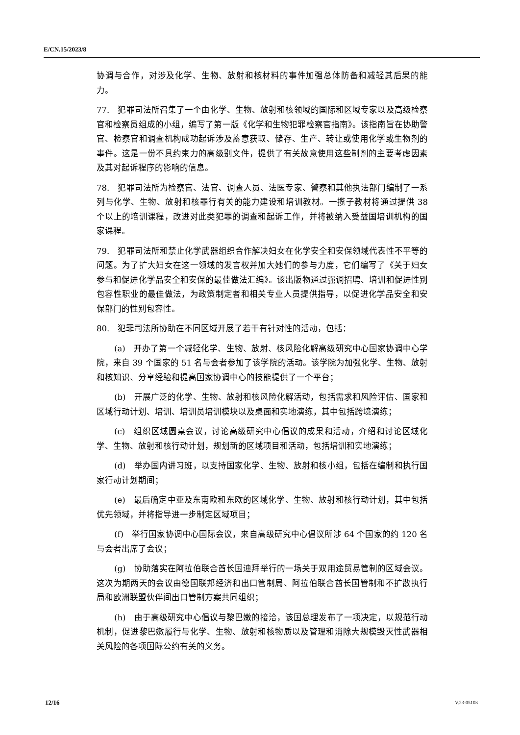E/CN.15/2023/8
协调与合作，对涉及化学、生物、放射和核材料的事件加强总体防备和减轻其后果的能力。
77.　犯罪司法所召集了一个由化学、生物、放射和核领域的国际和区域专家以及高级检察官和检察员组成的小组，编写了第一版《化学和生物犯罪检察官指南》。该指南旨在协助警官、检察官和调查机构成功起诉涉及蓄意获取、储存、生产、转让或使用化学或生物剂的事件。这是一份不具约束力的高级别文件，提供了有关故意使用这些制剂的主要考虑因素及其对起诉程序的影响的信息。
78.　犯罪司法所为检察官、法官、调查人员、法医专家、警察和其他执法部门编制了一系列与化学、生物、放射和核罪行有关的能力建设和培训教材。一揽子教材将通过提供 38 个以上的培训课程，改进对此类犯罪的调查和起诉工作，并将被纳入受益国培训机构的国家课程。
79.　犯罪司法所和禁止化学武器组织合作解决妇女在化学安全和安保领域代表性不平等的问题。为了扩大妇女在这一领域的发言权并加大她们的参与力度，它们编写了《关于妇女参与和促进化学品安全和安保的最佳做法汇编》。该出版物通过强调招聘、培训和促进性别包容性职业的最佳做法，为政策制定者和相关专业人员提供指导，以促进化学品安全和安保部门的性别包容性。
80.　犯罪司法所协助在不同区域开展了若干有针对性的活动，包括：
(a)　开办了第一个减轻化学、生物、放射、核风险化解高级研究中心国家协调中心学院，来自 39 个国家的 51 名与会者参加了该学院的活动。该学院为加强化学、生物、放射和核知识、分享经验和提高国家协调中心的技能提供了一个平台；
(b)　开展广泛的化学、生物、放射和核风险化解活动，包括需求和风险评估、国家和区域行动计划、培训、培训员培训模块以及桌面和实地演练，其中包括跨境演练；
(c)　组织区域圆桌会议，讨论高级研究中心倡议的成果和活动，介绍和讨论区域化学、生物、放射和核行动计划，规划新的区域项目和活动，包括培训和实地演练；
(d)　举办国内讲习班，以支持国家化学、生物、放射和核小组，包括在编制和执行国家行动计划期间；
(e)　最后确定中亚及东南欧和东欧的区域化学、生物、放射和核行动计划，其中包括优先领域，并将指导进一步制定区域项目；
(f)　举行国家协调中心国际会议，来自高级研究中心倡议所涉 64 个国家的约 120 名与会者出席了会议；
(g)　协助落实在阿拉伯联合酋长国迪拜举行的一场关于双用途贸易管制的区域会议。这次为期两天的会议由德国联邦经济和出口管制局、阿拉伯联合酋长国管制和不扩散执行局和欧洲联盟伙伴间出口管制方案共同组织；
(h)　由于高级研究中心倡议与黎巴嫩的接洽，该国总理发布了一项决定，以规范行动机制，促进黎巴嫩履行与化学、生物、放射和核物质以及管理和消除大规模毁灭性武器相关风险的各项国际公约有关的义务。
12/16 V.23-05103